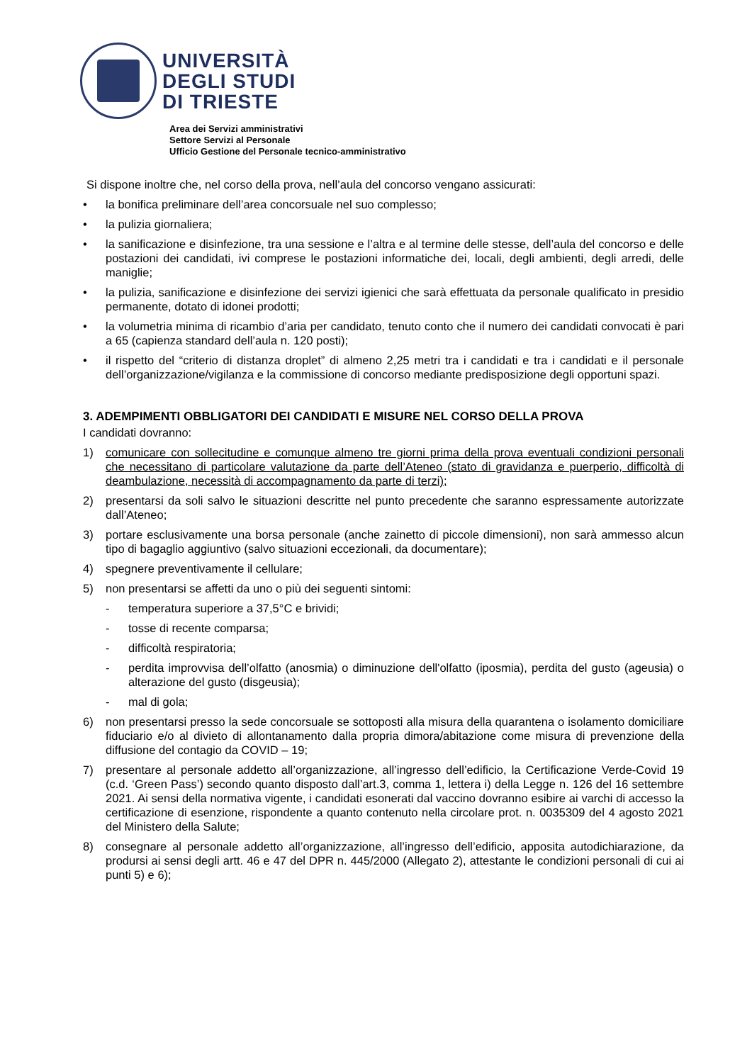UNIVERSITÀ
DEGLI STUDI
DI TRIESTE
Area dei Servizi amministrativi
Settore Servizi al Personale
Ufficio Gestione del Personale tecnico-amministrativo
Si dispone inoltre che, nel corso della prova, nell’aula del concorso vengano assicurati:
• la bonifica preliminare dell’area concorsuale nel suo complesso;
• la pulizia giornaliera;
• la sanificazione e disinfezione, tra una sessione e l’altra e al termine delle stesse, dell’aula del concorso e delle postazioni dei candidati, ivi comprese le postazioni informatiche dei, locali, degli ambienti, degli arredi, delle maniglie;
• la pulizia, sanificazione e disinfezione dei servizi igienici che sarà effettuata da personale qualificato in presidio permanente, dotato di idonei prodotti;
• la volumetria minima di ricambio d’aria per candidato, tenuto conto che il numero dei candidati convocati è pari a 65 (capienza standard dell’aula n. 120 posti);
• il rispetto del “criterio di distanza droplet” di almeno 2,25 metri tra i candidati e tra i candidati e il personale dell’organizzazione/vigilanza e la commissione di concorso mediante predisposizione degli opportuni spazi.
3. ADEMPIMENTI OBBLIGATORI DEI CANDIDATI E MISURE NEL CORSO DELLA PROVA
I candidati dovranno:
1) comunicare con sollecitudine e comunque almeno tre giorni prima della prova eventuali condizioni personali che necessitano di particolare valutazione da parte dell’Ateneo (stato di gravidanza e puerperio, difficoltà di deambulazione, necessità di accompagnamento da parte di terzi);
2) presentarsi da soli salvo le situazioni descritte nel punto precedente che saranno espressamente autorizzate dall’Ateneo;
3) portare esclusivamente una borsa personale (anche zainetto di piccole dimensioni), non sarà ammesso alcun tipo di bagaglio aggiuntivo (salvo situazioni eccezionali, da documentare);
4) spegnere preventivamente il cellulare;
5) non presentarsi se affetti da uno o più dei seguenti sintomi:
- temperatura superiore a 37,5°C e brividi;
- tosse di recente comparsa;
- difficoltà respiratoria;
- perdita improvvisa dell’olfatto (anosmia) o diminuzione dell'olfatto (iposmia), perdita del gusto (ageusia) o alterazione del gusto (disgeusia);
- mal di gola;
6) non presentarsi presso la sede concorsuale se sottoposti alla misura della quarantena o isolamento domiciliare fiduciario e/o al divieto di allontanamento dalla propria dimora/abitazione come misura di prevenzione della diffusione del contagio da COVID – 19;
7) presentare al personale addetto all’organizzazione, all’ingresso dell’edificio, la Certificazione Verde-Covid 19 (c.d. ‘Green Pass’) secondo quanto disposto dall’art.3, comma 1, lettera i) della Legge n. 126 del 16 settembre 2021. Ai sensi della normativa vigente, i candidati esonerati dal vaccino dovranno esibire ai varchi di accesso la certificazione di esenzione, rispondente a quanto contenuto nella circolare prot. n. 0035309 del 4 agosto 2021 del Ministero della Salute;
8) consegnare al personale addetto all’organizzazione, all’ingresso dell’edificio, apposita autodichiarazione, da prodursi ai sensi degli artt. 46 e 47 del DPR n. 445/2000 (Allegato 2), attestante le condizioni personali di cui ai punti 5) e 6);